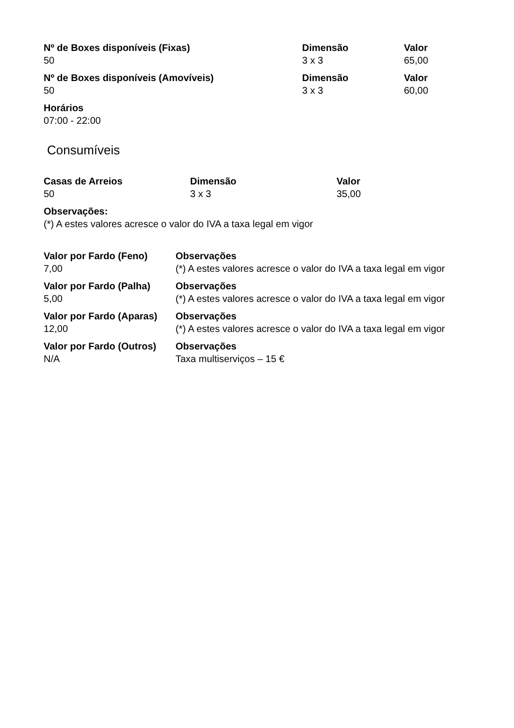| Nº de Boxes disponíveis (Fixas) | Dimensão | Valor |
| --- | --- | --- |
| 50 | 3 x 3 | 65,00 |
| Nº de Boxes disponíveis (Amovíveis) | Dimensão | Valor |
| 50 | 3 x 3 | 60,00 |
| Horários | | |
| 07:00 - 22:00 | | |
Consumíveis
| Casas de Arreios | Dimensão | Valor |
| --- | --- | --- |
| 50 | 3 x 3 | 35,00 |
| Observações: | | |
| (*) A estes valores acresce o valor do IVA a taxa legal em vigor | | |
| Valor por Fardo (Feno) | Observações |
| --- | --- |
| 7,00 | (*) A estes valores acresce o valor do IVA a taxa legal em vigor |
| Valor por Fardo (Palha) | Observações |
| 5,00 | (*) A estes valores acresce o valor do IVA a taxa legal em vigor |
| Valor por Fardo (Aparas) | Observações |
| 12,00 | (*) A estes valores acresce o valor do IVA a taxa legal em vigor |
| Valor por Fardo (Outros) | Observações |
| N/A | Taxa multiserviços – 15 € |